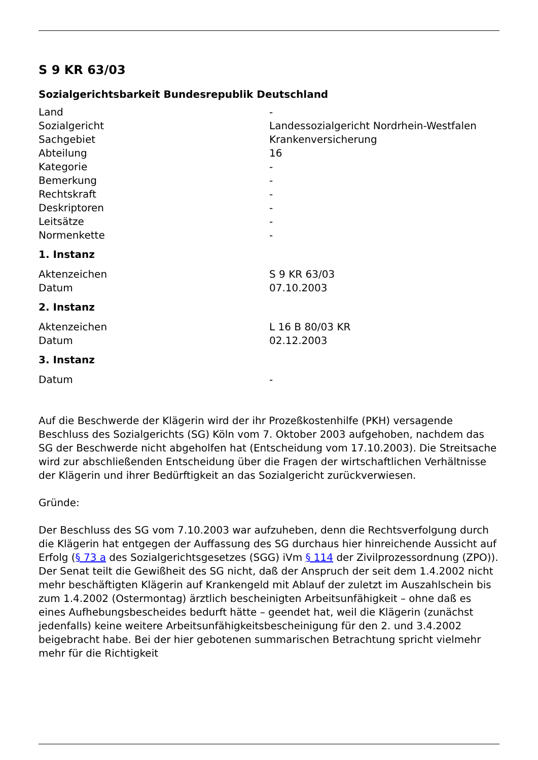S 9 KR 63/03
Sozialgerichtsbarkeit Bundesrepublik Deutschland
| Land | - |
| Sozialgericht | Landessozialgericht Nordrhein-Westfalen |
| Sachgebiet | Krankenversicherung |
| Abteilung | 16 |
| Kategorie | - |
| Bemerkung | - |
| Rechtskraft | - |
| Deskriptoren | - |
| Leitsätze | - |
| Normenkette | - |
1. Instanz
| Aktenzeichen | S 9 KR 63/03 |
| Datum | 07.10.2003 |
2. Instanz
| Aktenzeichen | L 16 B 80/03 KR |
| Datum | 02.12.2003 |
3. Instanz
| Datum | - |
Auf die Beschwerde der Klägerin wird der ihr Prozeßkostenhilfe (PKH) versagende Beschluss des Sozialgerichts (SG) Köln vom 7. Oktober 2003 aufgehoben, nachdem das SG der Beschwerde nicht abgeholfen hat (Entscheidung vom 17.10.2003). Die Streitsache wird zur abschließenden Entscheidung über die Fragen der wirtschaftlichen Verhältnisse der Klägerin und ihrer Bedürftigkeit an das Sozialgericht zurückverwiesen.
Gründe:
Der Beschluss des SG vom 7.10.2003 war aufzuheben, denn die Rechtsverfolgung durch die Klägerin hat entgegen der Auffassung des SG durchaus hier hinreichende Aussicht auf Erfolg (§ 73 a des Sozialgerichtsgesetzes (SGG) iVm § 114 der Zivilprozessordnung (ZPO)). Der Senat teilt die Gewißheit des SG nicht, daß der Anspruch der seit dem 1.4.2002 nicht mehr beschäftigten Klägerin auf Krankengeld mit Ablauf der zuletzt im Auszahlschein bis zum 1.4.2002 (Ostermontag) ärztlich bescheinigten Arbeitsunfähigkeit – ohne daß es eines Aufhebungsbescheides bedurft hätte – geendet hat, weil die Klägerin (zunächst jedenfalls) keine weitere Arbeitsunfähigkeitsbescheinigung für den 2. und 3.4.2002 beigebracht habe. Bei der hier gebotenen summarischen Betrachtung spricht vielmehr mehr für die Richtigkeit